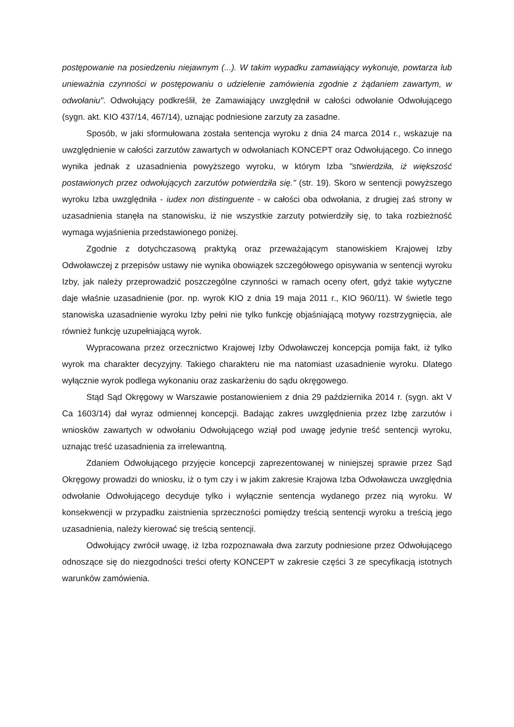postępowanie na posiedzeniu niejawnym (...). W takim wypadku zamawiający wykonuje, powtarza lub unieważnia czynności w postępowaniu o udzielenie zamówienia zgodnie z żądaniem zawartym, w odwołaniu". Odwołujący podkreślił, że Zamawiający uwzględnił w całości odwołanie Odwołującego (sygn. akt. KIO 437/14, 467/14), uznając podniesione zarzuty za zasadne.
Sposób, w jaki sformułowana została sentencja wyroku z dnia 24 marca 2014 r., wskazuje na uwzględnienie w całości zarzutów zawartych w odwołaniach KONCEPT oraz Odwołującego. Co innego wynika jednak z uzasadnienia powyższego wyroku, w którym Izba "stwierdziła, iż większość postawionych przez odwołujących zarzutów potwierdziła się." (str. 19). Skoro w sentencji powyższego wyroku Izba uwzględniła - iudex non distinguente - w całości oba odwołania, z drugiej zaś strony w uzasadnienia stanęła na stanowisku, iż nie wszystkie zarzuty potwierdziły się, to taka rozbieżność wymaga wyjaśnienia przedstawionego poniżej.
Zgodnie z dotychczasową praktyką oraz przeważającym stanowiskiem Krajowej Izby Odwoławczej z przepisów ustawy nie wynika obowiązek szczegółowego opisywania w sentencji wyroku Izby, jak należy przeprowadzić poszczególne czynności w ramach oceny ofert, gdyż takie wytyczne daje właśnie uzasadnienie (por. np. wyrok KIO z dnia 19 maja 2011 r., KIO 960/11). W świetle tego stanowiska uzasadnienie wyroku Izby pełni nie tylko funkcję objaśniającą motywy rozstrzygnięcia, ale również funkcję uzupełniającą wyrok.
Wypracowana przez orzecznictwo Krajowej Izby Odwoławczej koncepcja pomija fakt, iż tylko wyrok ma charakter decyzyjny. Takiego charakteru nie ma natomiast uzasadnienie wyroku. Dlatego wyłącznie wyrok podlega wykonaniu oraz zaskarżeniu do sądu okręgowego.
Stąd Sąd Okręgowy w Warszawie postanowieniem z dnia 29 października 2014 r. (sygn. akt V Ca 1603/14) dał wyraz odmiennej koncepcji. Badając zakres uwzględnienia przez Izbę zarzutów i wniosków zawartych w odwołaniu Odwołującego wziął pod uwagę jedynie treść sentencji wyroku, uznając treść uzasadnienia za irrelewantną.
Zdaniem Odwołującego przyjęcie koncepcji zaprezentowanej w niniejszej sprawie przez Sąd Okręgowy prowadzi do wniosku, iż o tym czy i w jakim zakresie Krajowa Izba Odwoławcza uwzględnia odwołanie Odwołującego decyduje tylko i wyłącznie sentencja wydanego przez nią wyroku. W konsekwencji w przypadku zaistnienia sprzeczności pomiędzy treścią sentencji wyroku a treścią jego uzasadnienia, należy kierować się treścią sentencji.
Odwołujący zwrócił uwagę, iż Izba rozpoznawała dwa zarzuty podniesione przez Odwołującego odnoszące się do niezgodności treści oferty KONCEPT w zakresie części 3 ze specyfikacją istotnych warunków zamówienia.